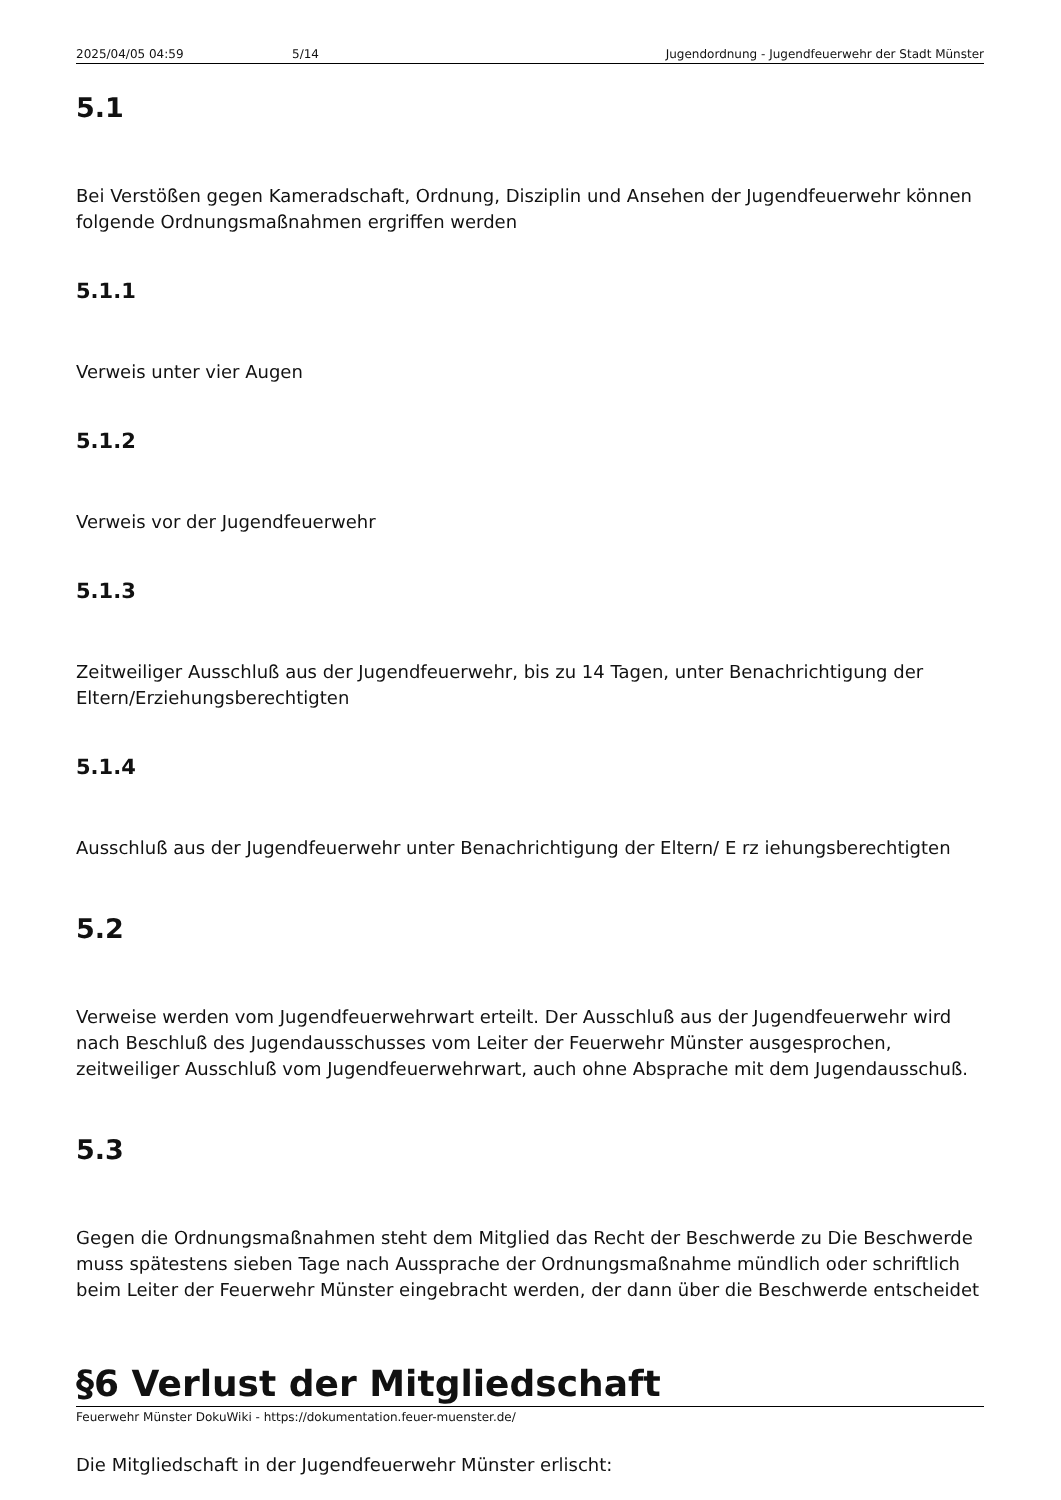2025/04/05 04:59 5/14 Jugendordnung - Jugendfeuerwehr der Stadt Münster
5.1
Bei Verstößen gegen Kameradschaft, Ordnung, Disziplin und Ansehen der Jugendfeuerwehr können folgende Ordnungsmaßnahmen ergriffen werden
5.1.1
Verweis unter vier Augen
5.1.2
Verweis vor der Jugendfeuerwehr
5.1.3
Zeitweiliger Ausschluß aus der Jugendfeuerwehr, bis zu 14 Tagen, unter Benachrichtigung der Eltern/Erziehungsberechtigten
5.1.4
Ausschluß aus der Jugendfeuerwehr unter Benachrichtigung der Eltern/ E rz iehungsberechtigten
5.2
Verweise werden vom Jugendfeuerwehrwart erteilt. Der Ausschluß aus der Jugendfeuerwehr wird nach Beschluß des Jugendausschusses vom Leiter der Feuerwehr Münster ausgesprochen, zeitweiliger Ausschluß vom Jugendfeuerwehrwart, auch ohne Absprache mit dem Jugendausschuß.
5.3
Gegen die Ordnungsmaßnahmen steht dem Mitglied das Recht der Beschwerde zu Die Beschwerde muss spätestens sieben Tage nach Aussprache der Ordnungsmaßnahme mündlich oder schriftlich beim Leiter der Feuerwehr Münster eingebracht werden, der dann über die Beschwerde entscheidet
§6 Verlust der Mitgliedschaft
Die Mitgliedschaft in der Jugendfeuerwehr Münster erlischt:
Feuerwehr Münster DokuWiki - https://dokumentation.feuer-muenster.de/